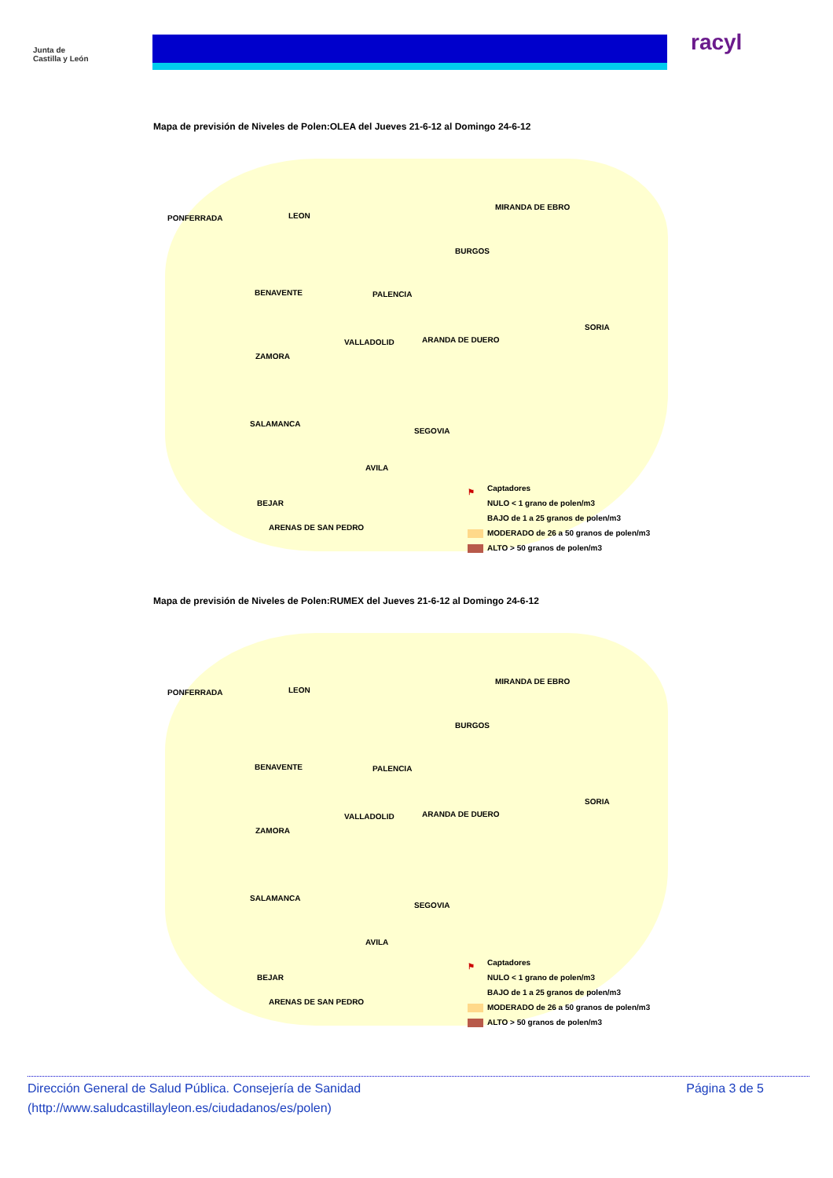Junta de
Castilla y León
racyl
Mapa de previsión de Niveles de Polen:OLEA del Jueves 21-6-12 al Domingo 24-6-12
PONFERRADA LEON
MIRANDA DE EBRO
BURGOS
BENAVENTE PALENCIA
SORIA
VALLADOLID ARANDA DE DUERO
ZAMORA
SALAMANCA
SEGOVIA
AVILA
BEJAR
ARENAS DE SAN PEDRO
⚑ Captadores
NULO < 1 grano de polen/m3
BAJO de 1 a 25 granos de polen/m3
MODERADO de 26 a 50 granos de polen/m3
ALTO > 50 granos de polen/m3
Mapa de previsión de Niveles de Polen:RUMEX del Jueves 21-6-12 al Domingo 24-6-12
PONFERRADA LEON
MIRANDA DE EBRO
BURGOS
BENAVENTE PALENCIA
SORIA
VALLADOLID ARANDA DE DUERO
ZAMORA
SALAMANCA
SEGOVIA
AVILA
BEJAR
ARENAS DE SAN PEDRO
⚑ Captadores
NULO < 1 grano de polen/m3
BAJO de 1 a 25 granos de polen/m3
MODERADO de 26 a 50 granos de polen/m3
ALTO > 50 granos de polen/m3
Página 3 de 5 Dirección General de Salud Pública. Consejería de Sanidad
(http://www.saludcastillayleon.es/ciudadanos/es/polen)